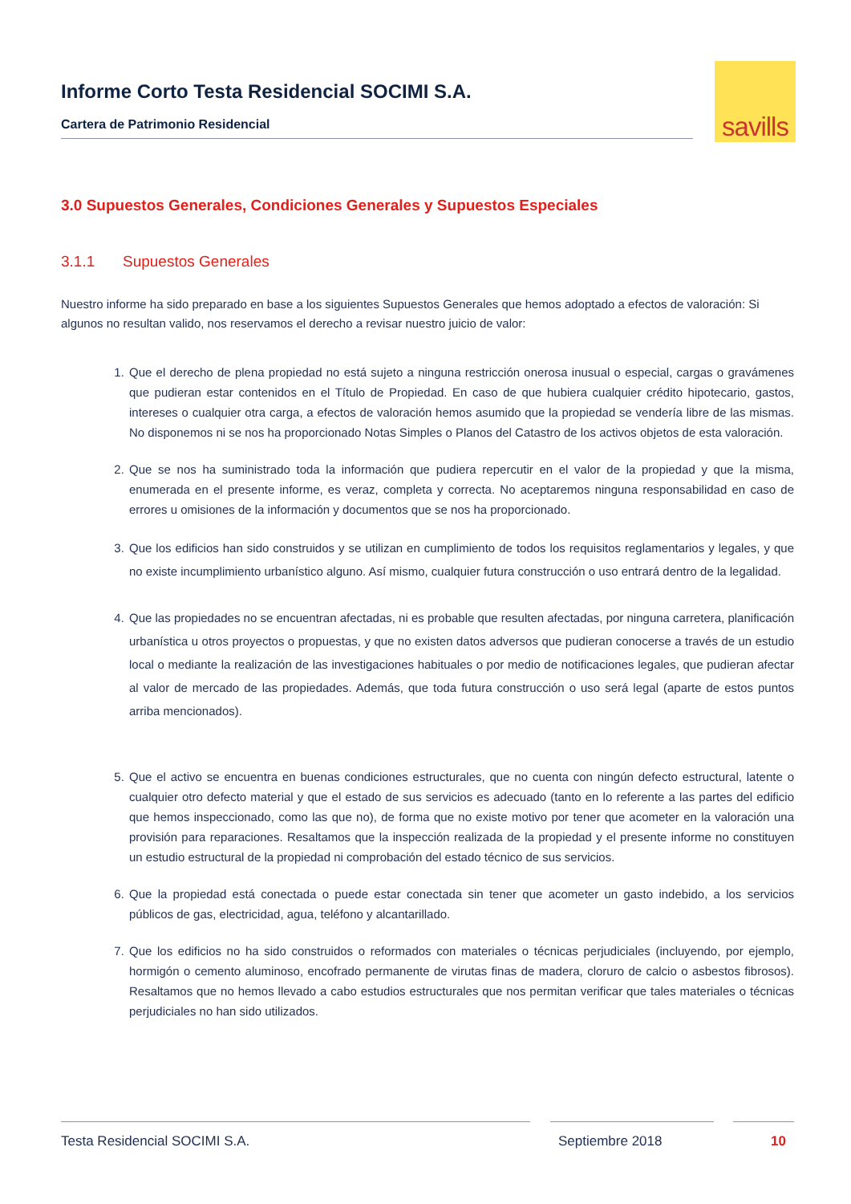Informe Corto Testa Residencial SOCIMI S.A.
Cartera de Patrimonio Residencial
savills
3.0 Supuestos Generales, Condiciones Generales y Supuestos Especiales
3.1.1 Supuestos Generales
Nuestro informe ha sido preparado en base a los siguientes Supuestos Generales que hemos adoptado a efectos de valoración: Si algunos no resultan valido, nos reservamos el derecho a revisar nuestro juicio de valor:
1. Que el derecho de plena propiedad no está sujeto a ninguna restricción onerosa inusual o especial, cargas o gravámenes que pudieran estar contenidos en el Título de Propiedad. En caso de que hubiera cualquier crédito hipotecario, gastos, intereses o cualquier otra carga, a efectos de valoración hemos asumido que la propiedad se vendería libre de las mismas. No disponemos ni se nos ha proporcionado Notas Simples o Planos del Catastro de los activos objetos de esta valoración.
2. Que se nos ha suministrado toda la información que pudiera repercutir en el valor de la propiedad y que la misma, enumerada en el presente informe, es veraz, completa y correcta. No aceptaremos ninguna responsabilidad en caso de errores u omisiones de la información y documentos que se nos ha proporcionado.
3. Que los edificios han sido construidos y se utilizan en cumplimiento de todos los requisitos reglamentarios y legales, y que no existe incumplimiento urbanístico alguno. Así mismo, cualquier futura construcción o uso entrará dentro de la legalidad.
4. Que las propiedades no se encuentran afectadas, ni es probable que resulten afectadas, por ninguna carretera, planificación urbanística u otros proyectos o propuestas, y que no existen datos adversos que pudieran conocerse a través de un estudio local o mediante la realización de las investigaciones habituales o por medio de notificaciones legales, que pudieran afectar al valor de mercado de las propiedades. Además, que toda futura construcción o uso será legal (aparte de estos puntos arriba mencionados).
5. Que el activo se encuentra en buenas condiciones estructurales, que no cuenta con ningún defecto estructural, latente o cualquier otro defecto material y que el estado de sus servicios es adecuado (tanto en lo referente a las partes del edificio que hemos inspeccionado, como las que no), de forma que no existe motivo por tener que acometer en la valoración una provisión para reparaciones. Resaltamos que la inspección realizada de la propiedad y el presente informe no constituyen un estudio estructural de la propiedad ni comprobación del estado técnico de sus servicios.
6. Que la propiedad está conectada o puede estar conectada sin tener que acometer un gasto indebido, a los servicios públicos de gas, electricidad, agua, teléfono y alcantarillado.
7. Que los edificios no ha sido construidos o reformados con materiales o técnicas perjudiciales (incluyendo, por ejemplo, hormigón o cemento aluminoso, encofrado permanente de virutas finas de madera, cloruro de calcio o asbestos fibrosos). Resaltamos que no hemos llevado a cabo estudios estructurales que nos permitan verificar que tales materiales o técnicas perjudiciales no han sido utilizados.
Testa Residencial SOCIMI S.A. Septiembre 2018 10